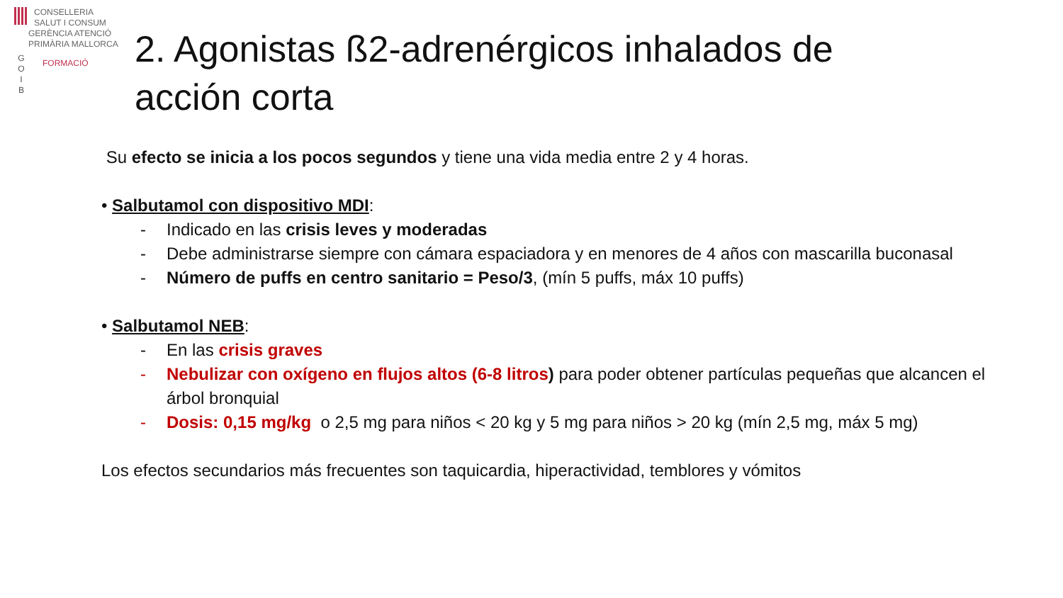CONSELLERIA
SALUT I CONSUM
G
O
I
B
GERÈNCIA ATENCIÓ
PRIMÀRIA MALLORCA
FORMACIÓ
2. Agonistas ß2-adrenérgicos inhalados de acción corta
Su efecto se inicia a los pocos segundos y tiene una vida media entre 2 y 4 horas.
• Salbutamol con dispositivo MDI:
- Indicado en las crisis leves y moderadas
- Debe administrarse siempre con cámara espaciadora y en menores de 4 años con mascarilla buconasal
- Número de puffs en centro sanitario = Peso/3, (mín 5 puffs, máx 10 puffs)
• Salbutamol NEB:
- En las crisis graves
- Nebulizar con oxígeno en flujos altos (6-8 litros) para poder obtener partículas pequeñas que alcancen el árbol bronquial
- Dosis: 0,15 mg/kg o 2,5 mg para niños < 20 kg y 5 mg para niños > 20 kg (mín 2,5 mg, máx 5 mg)
Los efectos secundarios más frecuentes son taquicardia, hiperactividad, temblores y vómitos